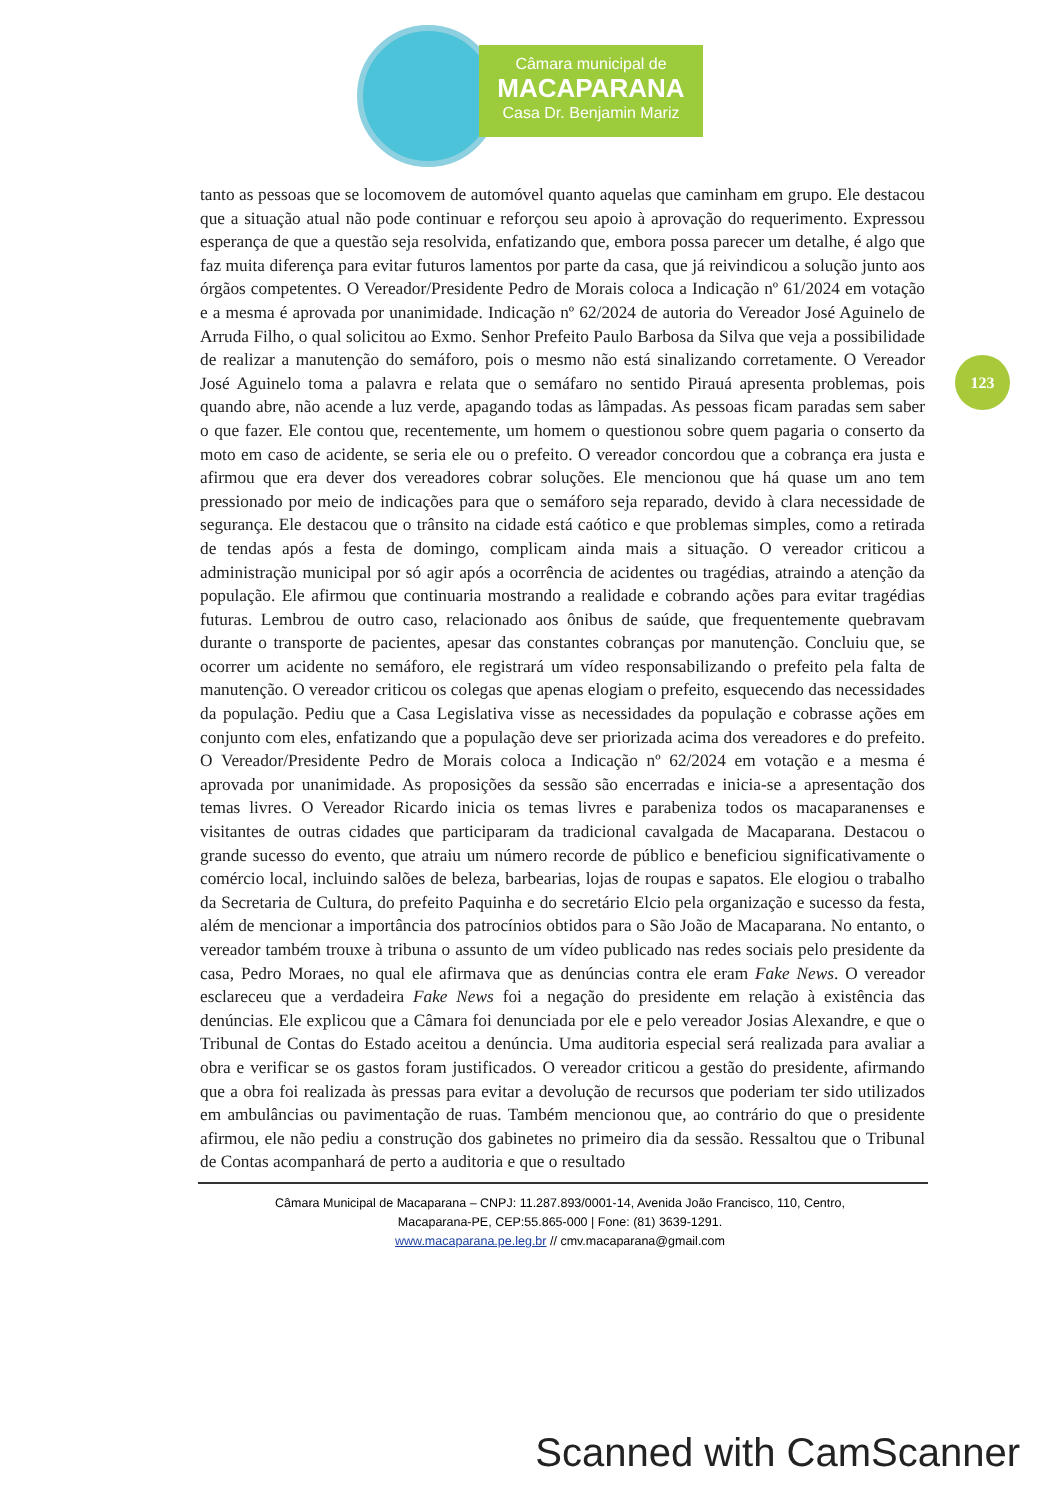Câmara municipal de
MACAPARANA
Casa Dr. Benjamin Mariz
123
tanto as pessoas que se locomovem de automóvel quanto aquelas que caminham em grupo. Ele destacou que a situação atual não pode continuar e reforçou seu apoio à aprovação do requerimento. Expressou esperança de que a questão seja resolvida, enfatizando que, embora possa parecer um detalhe, é algo que faz muita diferença para evitar futuros lamentos por parte da casa, que já reivindicou a solução junto aos órgãos competentes. O Vereador/Presidente Pedro de Morais coloca a Indicação nº 61/2024 em votação e a mesma é aprovada por unanimidade. Indicação nº 62/2024 de autoria do Vereador José Aguinelo de Arruda Filho, o qual solicitou ao Exmo. Senhor Prefeito Paulo Barbosa da Silva que veja a possibilidade de realizar a manutenção do semáforo, pois o mesmo não está sinalizando corretamente. O Vereador José Aguinelo toma a palavra e relata que o semáfaro no sentido Pirauá apresenta problemas, pois quando abre, não acende a luz verde, apagando todas as lâmpadas. As pessoas ficam paradas sem saber o que fazer. Ele contou que, recentemente, um homem o questionou sobre quem pagaria o conserto da moto em caso de acidente, se seria ele ou o prefeito. O vereador concordou que a cobrança era justa e afirmou que era dever dos vereadores cobrar soluções. Ele mencionou que há quase um ano tem pressionado por meio de indicações para que o semáforo seja reparado, devido à clara necessidade de segurança. Ele destacou que o trânsito na cidade está caótico e que problemas simples, como a retirada de tendas após a festa de domingo, complicam ainda mais a situação. O vereador criticou a administração municipal por só agir após a ocorrência de acidentes ou tragédias, atraindo a atenção da população. Ele afirmou que continuaria mostrando a realidade e cobrando ações para evitar tragédias futuras. Lembrou de outro caso, relacionado aos ônibus de saúde, que frequentemente quebravam durante o transporte de pacientes, apesar das constantes cobranças por manutenção. Concluiu que, se ocorrer um acidente no semáforo, ele registrará um vídeo responsabilizando o prefeito pela falta de manutenção. O vereador criticou os colegas que apenas elogiam o prefeito, esquecendo das necessidades da população. Pediu que a Casa Legislativa visse as necessidades da população e cobrasse ações em conjunto com eles, enfatizando que a população deve ser priorizada acima dos vereadores e do prefeito. O Vereador/Presidente Pedro de Morais coloca a Indicação nº 62/2024 em votação e a mesma é aprovada por unanimidade. As proposições da sessão são encerradas e inicia-se a apresentação dos temas livres. O Vereador Ricardo inicia os temas livres e parabeniza todos os macaparanenses e visitantes de outras cidades que participaram da tradicional cavalgada de Macaparana. Destacou o grande sucesso do evento, que atraiu um número recorde de público e beneficiou significativamente o comércio local, incluindo salões de beleza, barbearias, lojas de roupas e sapatos. Ele elogiou o trabalho da Secretaria de Cultura, do prefeito Paquinha e do secretário Elcio pela organização e sucesso da festa, além de mencionar a importância dos patrocínios obtidos para o São João de Macaparana. No entanto, o vereador também trouxe à tribuna o assunto de um vídeo publicado nas redes sociais pelo presidente da casa, Pedro Moraes, no qual ele afirmava que as denúncias contra ele eram Fake News. O vereador esclareceu que a verdadeira Fake News foi a negação do presidente em relação à existência das denúncias. Ele explicou que a Câmara foi denunciada por ele e pelo vereador Josias Alexandre, e que o Tribunal de Contas do Estado aceitou a denúncia. Uma auditoria especial será realizada para avaliar a obra e verificar se os gastos foram justificados. O vereador criticou a gestão do presidente, afirmando que a obra foi realizada às pressas para evitar a devolução de recursos que poderiam ter sido utilizados em ambulâncias ou pavimentação de ruas. Também mencionou que, ao contrário do que o presidente afirmou, ele não pediu a construção dos gabinetes no primeiro dia da sessão. Ressaltou que o Tribunal de Contas acompanhará de perto a auditoria e que o resultado
Câmara Municipal de Macaparana – CNPJ: 11.287.893/0001-14, Avenida João Francisco, 110, Centro,
Macaparana-PE, CEP:55.865-000 | Fone: (81) 3639-1291.
www.macaparana.pe.leg.br // cmv.macaparana@gmail.com
Scanned with CamScanner